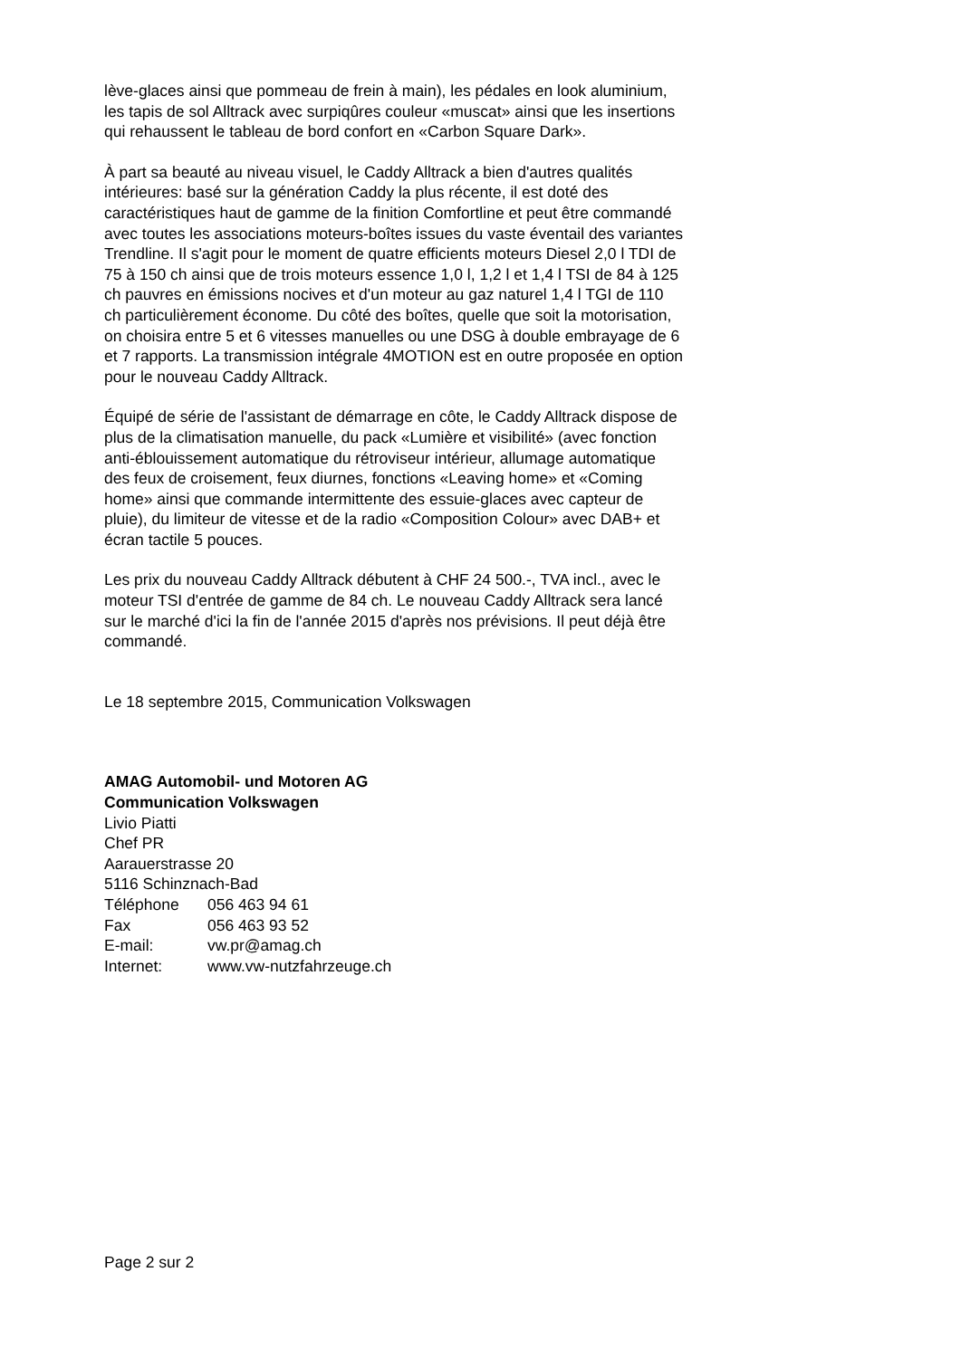lève-glaces ainsi que pommeau de frein à main), les pédales en look aluminium, les tapis de sol Alltrack avec surpiqûres couleur «muscat» ainsi que les insertions qui rehaussent le tableau de bord confort en «Carbon Square Dark».
À part sa beauté au niveau visuel, le Caddy Alltrack a bien d'autres qualités intérieures: basé sur la génération Caddy la plus récente, il est doté des caractéristiques haut de gamme de la finition Comfortline et peut être commandé avec toutes les associations moteurs-boîtes issues du vaste éventail des variantes Trendline. Il s'agit pour le moment de quatre efficients moteurs Diesel 2,0 l TDI de 75 à 150 ch ainsi que de trois moteurs essence 1,0 l, 1,2 l et 1,4 l TSI de 84 à 125 ch pauvres en émissions nocives et d'un moteur au gaz naturel 1,4 l TGI de 110 ch particulièrement économe. Du côté des boîtes, quelle que soit la motorisation, on choisira entre 5 et 6 vitesses manuelles ou une DSG à double embrayage de 6 et 7 rapports. La transmission intégrale 4MOTION est en outre proposée en option pour le nouveau Caddy Alltrack.
Équipé de série de l'assistant de démarrage en côte, le Caddy Alltrack dispose de plus de la climatisation manuelle, du pack «Lumière et visibilité» (avec fonction anti-éblouissement automatique du rétroviseur intérieur, allumage automatique des feux de croisement, feux diurnes, fonctions «Leaving home» et «Coming home» ainsi que commande intermittente des essuie-glaces avec capteur de pluie), du limiteur de vitesse et de la radio «Composition Colour» avec DAB+ et écran tactile 5 pouces.
Les prix du nouveau Caddy Alltrack débutent à CHF 24 500.-, TVA incl., avec le moteur TSI d'entrée de gamme de 84 ch. Le nouveau Caddy Alltrack sera lancé sur le marché d'ici la fin de l'année 2015 d'après nos prévisions. Il peut déjà être commandé.
Le 18 septembre 2015, Communication Volkswagen
AMAG Automobil- und Motoren AG
Communication Volkswagen
Livio Piatti
Chef PR
Aarauerstrasse 20
5116 Schinznach-Bad
| Téléphone | 056 463 94 61 |
| Fax | 056 463 93 52 |
| E-mail: | vw.pr@amag.ch |
| Internet: | www.vw-nutzfahrzeuge.ch |
Page 2 sur 2